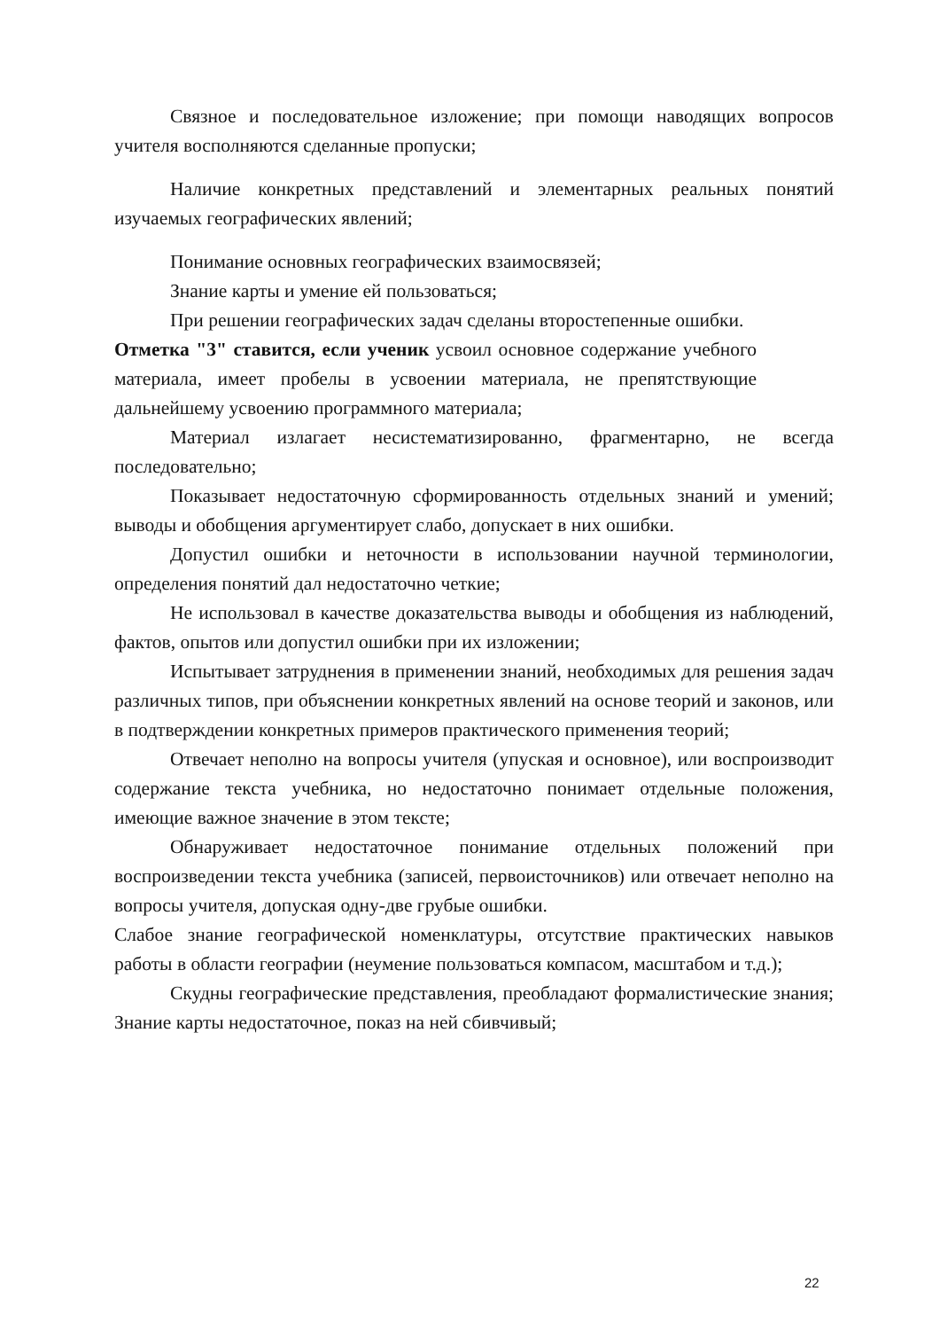Связное и последовательное изложение; при помощи наводящих вопросов учителя восполняются сделанные пропуски;
Наличие конкретных представлений и элементарных реальных понятий изучаемых географических явлений;
Понимание основных географических взаимосвязей;
Знание карты и умение ей пользоваться;
При решении географических задач сделаны второстепенные ошибки.
Отметка "3" ставится, если ученик усвоил основное содержание учебного материала, имеет пробелы в усвоении материала, не препятствующие дальнейшему усвоению программного материала;
Материал излагает несистематизированно, фрагментарно, не всегда последовательно;
Показывает недостаточную сформированность отдельных знаний и умений; выводы и обобщения аргументирует слабо, допускает в них ошибки.
Допустил ошибки и неточности в использовании научной терминологии, определения понятий дал недостаточно четкие;
Не использовал в качестве доказательства выводы и обобщения из наблюдений, фактов, опытов или допустил ошибки при их изложении;
Испытывает затруднения в применении знаний, необходимых для решения задач различных типов, при объяснении конкретных явлений на основе теорий и законов, или в подтверждении конкретных примеров практического применения теорий;
Отвечает неполно на вопросы учителя (упуская и основное), или воспроизводит содержание текста учебника, но недостаточно понимает отдельные положения, имеющие важное значение в этом тексте;
Обнаруживает недостаточное понимание отдельных положений при воспроизведении текста учебника (записей, первоисточников) или отвечает неполно на вопросы учителя, допуская одну-две грубые ошибки.
Слабое знание географической номенклатуры, отсутствие практических навыков работы в области географии (неумение пользоваться компасом, масштабом и т.д.);
Скудны географические представления, преобладают формалистические знания; Знание карты недостаточное, показ на ней сбивчивый;
22